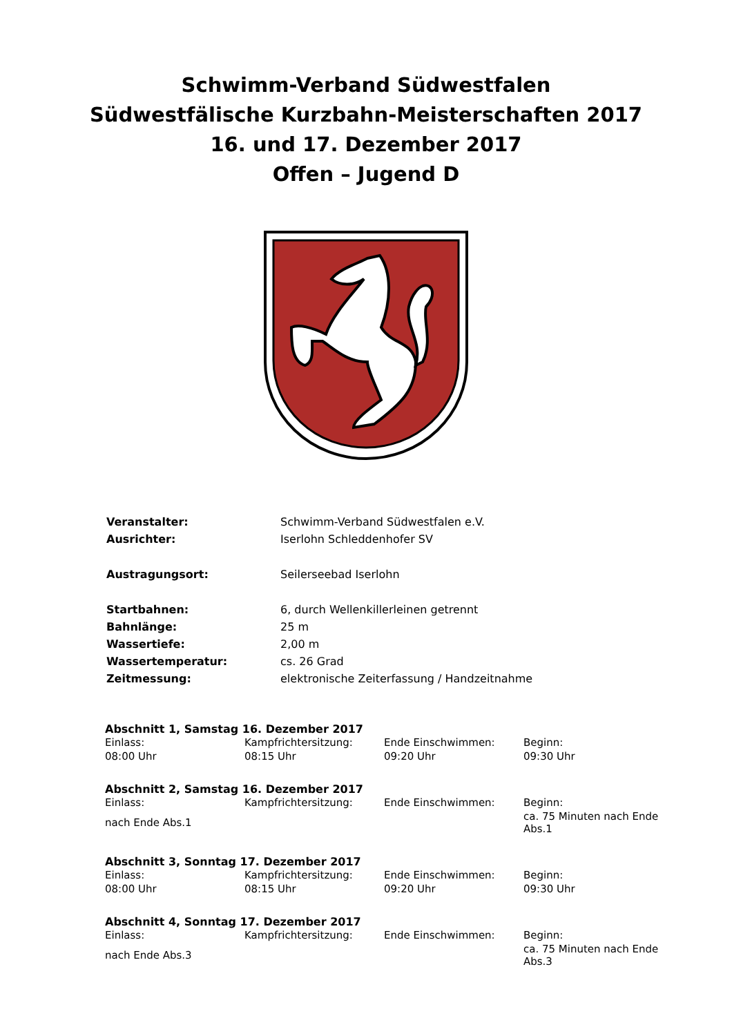Schwimm-Verband Südwestfalen
Südwestfälische Kurzbahn-Meisterschaften 2017
16. und 17. Dezember 2017
Offen – Jugend D
| Veranstalter: | Schwimm-Verband Südwestfalen e.V. |
| Ausrichter: | Iserlohn Schleddenhofer SV |
| Austragungsort: | Seilerseebad Iserlohn |
| Startbahnen: | 6, durch Wellenkillerleinen getrennt |
| Bahnlänge: | 25 m |
| Wassertiefe: | 2,00 m |
| Wassertemperatur: | cs. 26 Grad |
| Zeitmessung: | elektronische Zeiterfassung / Handzeitnahme |
Abschnitt 1, Samstag 16. Dezember 2017
| Einlass: | Kampfrichtersitzung: | Ende Einschwimmen: | Beginn: |
| 08:00 Uhr | 08:15 Uhr | 09:20 Uhr | 09:30 Uhr |
Abschnitt 2, Samstag 16. Dezember 2017
| Einlass: | Kampfrichtersitzung: | Ende Einschwimmen: | Beginn: |
| nach Ende Abs.1 | | | ca. 75 Minuten nach Ende Abs.1 |
Abschnitt 3, Sonntag 17. Dezember 2017
| Einlass: | Kampfrichtersitzung: | Ende Einschwimmen: | Beginn: |
| 08:00 Uhr | 08:15 Uhr | 09:20 Uhr | 09:30 Uhr |
Abschnitt 4, Sonntag 17. Dezember 2017
| Einlass: | Kampfrichtersitzung: | Ende Einschwimmen: | Beginn: |
| nach Ende Abs.3 | | | ca. 75 Minuten nach Ende Abs.3 |